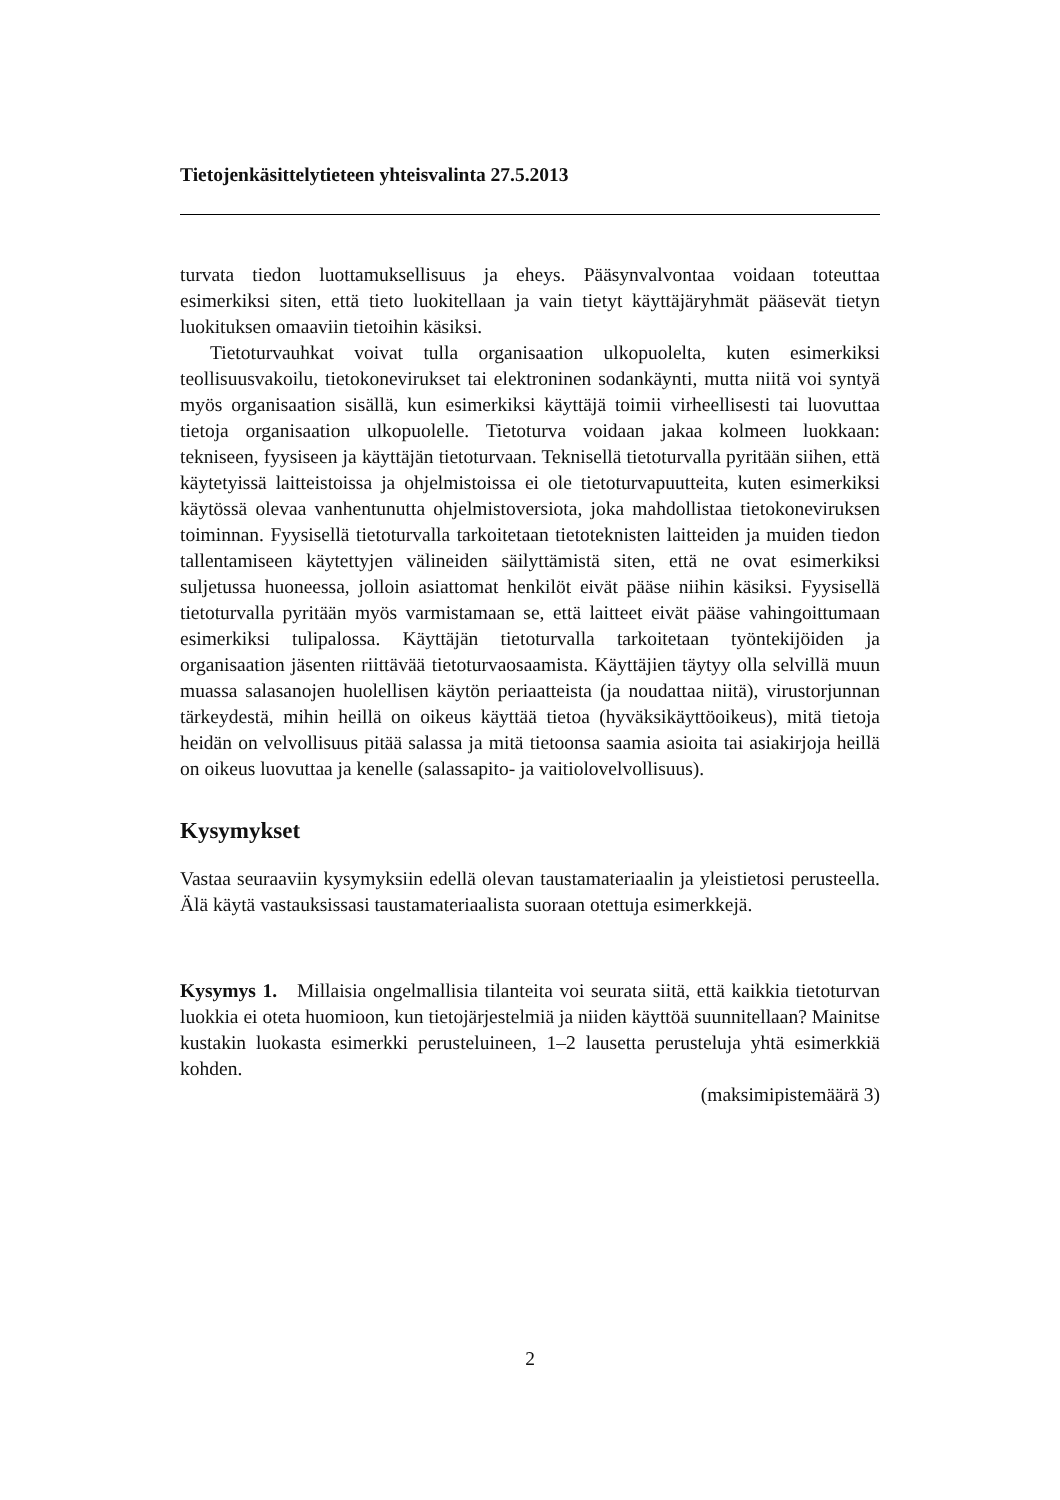Tietojenkäsittelytieteen yhteisvalinta 27.5.2013
turvata tiedon luottamuksellisuus ja eheys. Pääsynvalvontaa voidaan toteuttaa esimerkiksi siten, että tieto luokitellaan ja vain tietyt käyttäjäryhmät pääsevät tietyn luokituksen omaaviin tietoihin käsiksi.
Tietoturvauhkat voivat tulla organisaation ulkopuolelta, kuten esimerkiksi teollisuusvakoilu, tietokonevirukset tai elektroninen sodankäynti, mutta niitä voi syntyä myös organisaation sisällä, kun esimerkiksi käyttäjä toimii virheellisesti tai luovuttaa tietoja organisaation ulkopuolelle. Tietoturva voidaan jakaa kolmeen luokkaan: tekniseen, fyysiseen ja käyttäjän tietoturvaan. Teknisellä tietoturvalla pyritään siihen, että käytetyissä laitteistoissa ja ohjelmistoissa ei ole tietoturvapuutteita, kuten esimerkiksi käytössä olevaa vanhentunutta ohjelmistoversiota, joka mahdollistaa tietokoneviruksen toiminnan. Fyysisellä tietoturvalla tarkoitetaan tietoteknisten laitteiden ja muiden tiedon tallentamiseen käytettyjen välineiden säilyttämistä siten, että ne ovat esimerkiksi suljetussa huoneessa, jolloin asiattomat henkilöt eivät pääse niihin käsiksi. Fyysisellä tietoturvalla pyritään myös varmistamaan se, että laitteet eivät pääse vahingoittumaan esimerkiksi tulipalossa. Käyttäjän tietoturvalla tarkoitetaan työntekijöiden ja organisaation jäsenten riittävää tietoturvaosaamista. Käyttäjien täytyy olla selvillä muun muassa salasanojen huolellisen käytön periaatteista (ja noudattaa niitä), virustorjunnan tärkeydestä, mihin heillä on oikeus käyttää tietoa (hyväksikäyttöoikeus), mitä tietoja heidän on velvollisuus pitää salassa ja mitä tietoonsa saamia asioita tai asiakirjoja heillä on oikeus luovuttaa ja kenelle (salassapito- ja vaitiolovelvollisuus).
Kysymykset
Vastaa seuraaviin kysymyksiin edellä olevan taustamateriaalin ja yleistietosi perusteella. Älä käytä vastauksissasi taustamateriaalista suoraan otettuja esimerkkejä.
Kysymys 1. Millaisia ongelmallisia tilanteita voi seurata siitä, että kaikkia tietoturvan luokkia ei oteta huomioon, kun tietojärjestelmiä ja niiden käyttöä suunnitellaan? Mainitse kustakin luokasta esimerkki perusteluineen, 1–2 lausetta perusteluja yhtä esimerkkiä kohden.
(maksimipistemäärä 3)
2